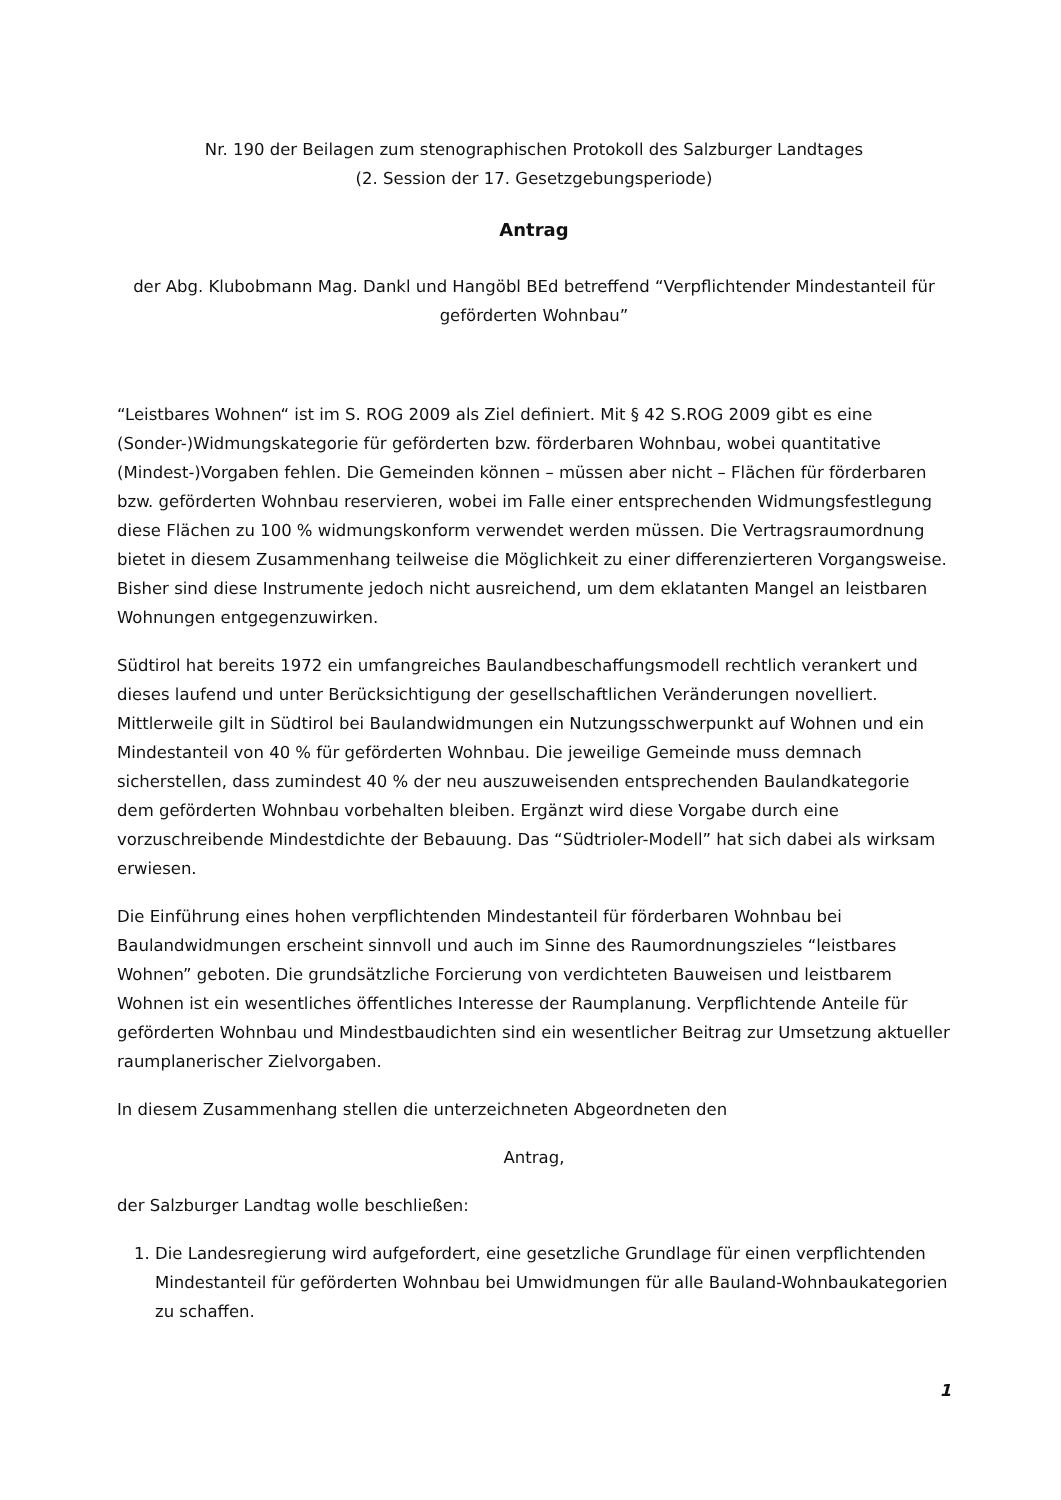Nr. 190 der Beilagen zum stenographischen Protokoll des Salzburger Landtages
(2. Session der 17. Gesetzgebungsperiode)
Antrag
der Abg. Klubobmann Mag. Dankl und Hangöbl BEd betreffend “Verpflichtender Mindestanteil für geförderten Wohnbau”
“Leistbares Wohnen“ ist im S. ROG 2009 als Ziel definiert. Mit § 42 S.ROG 2009 gibt es eine (Sonder-)Widmungskategorie für geförderten bzw. förderbaren Wohnbau, wobei quantitative (Mindest-)Vorgaben fehlen. Die Gemeinden können – müssen aber nicht – Flächen für förderbaren bzw. geförderten Wohnbau reservieren, wobei im Falle einer entsprechenden Widmungsfestlegung diese Flächen zu 100 % widmungskonform verwendet werden müssen. Die Vertragsraumordnung bietet in diesem Zusammenhang teilweise die Möglichkeit zu einer differenzierteren Vorgangsweise. Bisher sind diese Instrumente jedoch nicht ausreichend, um dem eklatanten Mangel an leistbaren Wohnungen entgegenzuwirken.
Südtirol hat bereits 1972 ein umfangreiches Baulandbeschaffungsmodell rechtlich verankert und dieses laufend und unter Berücksichtigung der gesellschaftlichen Veränderungen novelliert. Mittlerweile gilt in Südtirol bei Baulandwidmungen ein Nutzungsschwerpunkt auf Wohnen und ein Mindestanteil von 40 % für geförderten Wohnbau. Die jeweilige Gemeinde muss demnach sicherstellen, dass zumindest 40 % der neu auszuweisenden entsprechenden Baulandkategorie dem geförderten Wohnbau vorbehalten bleiben. Ergänzt wird diese Vorgabe durch eine vorzuschreibende Mindestdichte der Bebauung. Das “Südtrioler-Modell” hat sich dabei als wirksam erwiesen.
Die Einführung eines hohen verpflichtenden Mindestanteil für förderbaren Wohnbau bei Baulandwidmungen erscheint sinnvoll und auch im Sinne des Raumordnungszieles “leistbares Wohnen” geboten. Die grundsätzliche Forcierung von verdichteten Bauweisen und leistbarem Wohnen ist ein wesentliches öffentliches Interesse der Raumplanung. Verpflichtende Anteile für geförderten Wohnbau und Mindestbaudichten sind ein wesentlicher Beitrag zur Umsetzung aktueller raumplanerischer Zielvorgaben.
In diesem Zusammenhang stellen die unterzeichneten Abgeordneten den
Antrag,
der Salzburger Landtag wolle beschließen:
1. Die Landesregierung wird aufgefordert, eine gesetzliche Grundlage für einen verpflichtenden Mindestanteil für geförderten Wohnbau bei Umwidmungen für alle Bauland-Wohnbaukategorien zu schaffen.
1